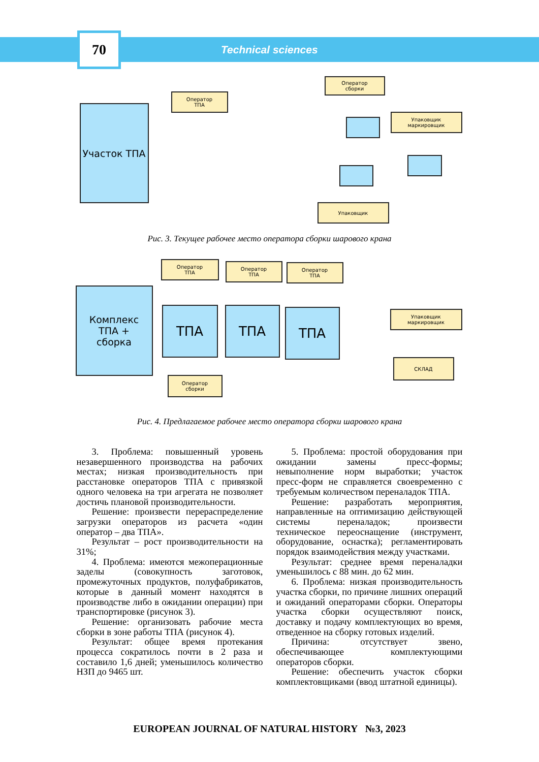70
Technical sciences
Участок ТПА
Оператор
ТПА
Оператор
сборки
Упаковщик
маркировщик
Упаковщик
Рис. 3. Текущее рабочее место оператора сборки шарового крана
Комплекс
ТПА +
сборка
Оператор
ТПА
Оператор
ТПА
Оператор
ТПА
ТПА ТПА ТПА
Упаковщик
маркировщик
СКЛАД
Оператор
сборки
Рис. 4. Предлагаемое рабочее место оператора сборки шарового крана
3. Проблема: повышенный уровень незавершенного производства на рабочих местах; низкая производительность при расстановке операторов ТПА с привязкой одного человека на три агрегата не позволяет достичь плановой производительности.
Решение: произвести перераспределение загрузки операторов из расчета «один оператор – два ТПА».
Результат – рост производительности на 31%;
4. Проблема: имеются межоперационные заделы (совокупность заготовок, промежуточных продуктов, полуфабрикатов, которые в данный момент находятся в производстве либо в ожидании операции) при транспортировке (рисунок 3).
Решение: организовать рабочие места сборки в зоне работы ТПА (рисунок 4).
Результат: общее время протекания процесса сократилось почти в 2 раза и составило 1,6 дней; уменьшилось количество НЗП до 9465 шт.
5. Проблема: простой оборудования при ожидании замены пресс-формы; невыполнение норм выработки; участок пресс-форм не справляется своевременно с требуемым количеством переналадок ТПА.
Решение: разработать мероприятия, направленные на оптимизацию действующей системы переналадок; произвести техническое переоснащение (инструмент, оборудование, оснастка); регламентировать порядок взаимодействия между участками.
Результат: среднее время переналадки уменьшилось с 88 мин. до 62 мин.
6. Проблема: низкая производительность участка сборки, по причине лишних операций и ожиданий операторами сборки. Операторы участка сборки осуществляют поиск, доставку и подачу комплектующих во время, отведенное на сборку готовых изделий.
Причина: отсутствует звено, обеспечивающее комплектующими операторов сборки.
Решение: обеспечить участок сборки комплектовщиками (ввод штатной единицы).
EUROPEAN JOURNAL OF NATURAL HISTORY №3, 2023